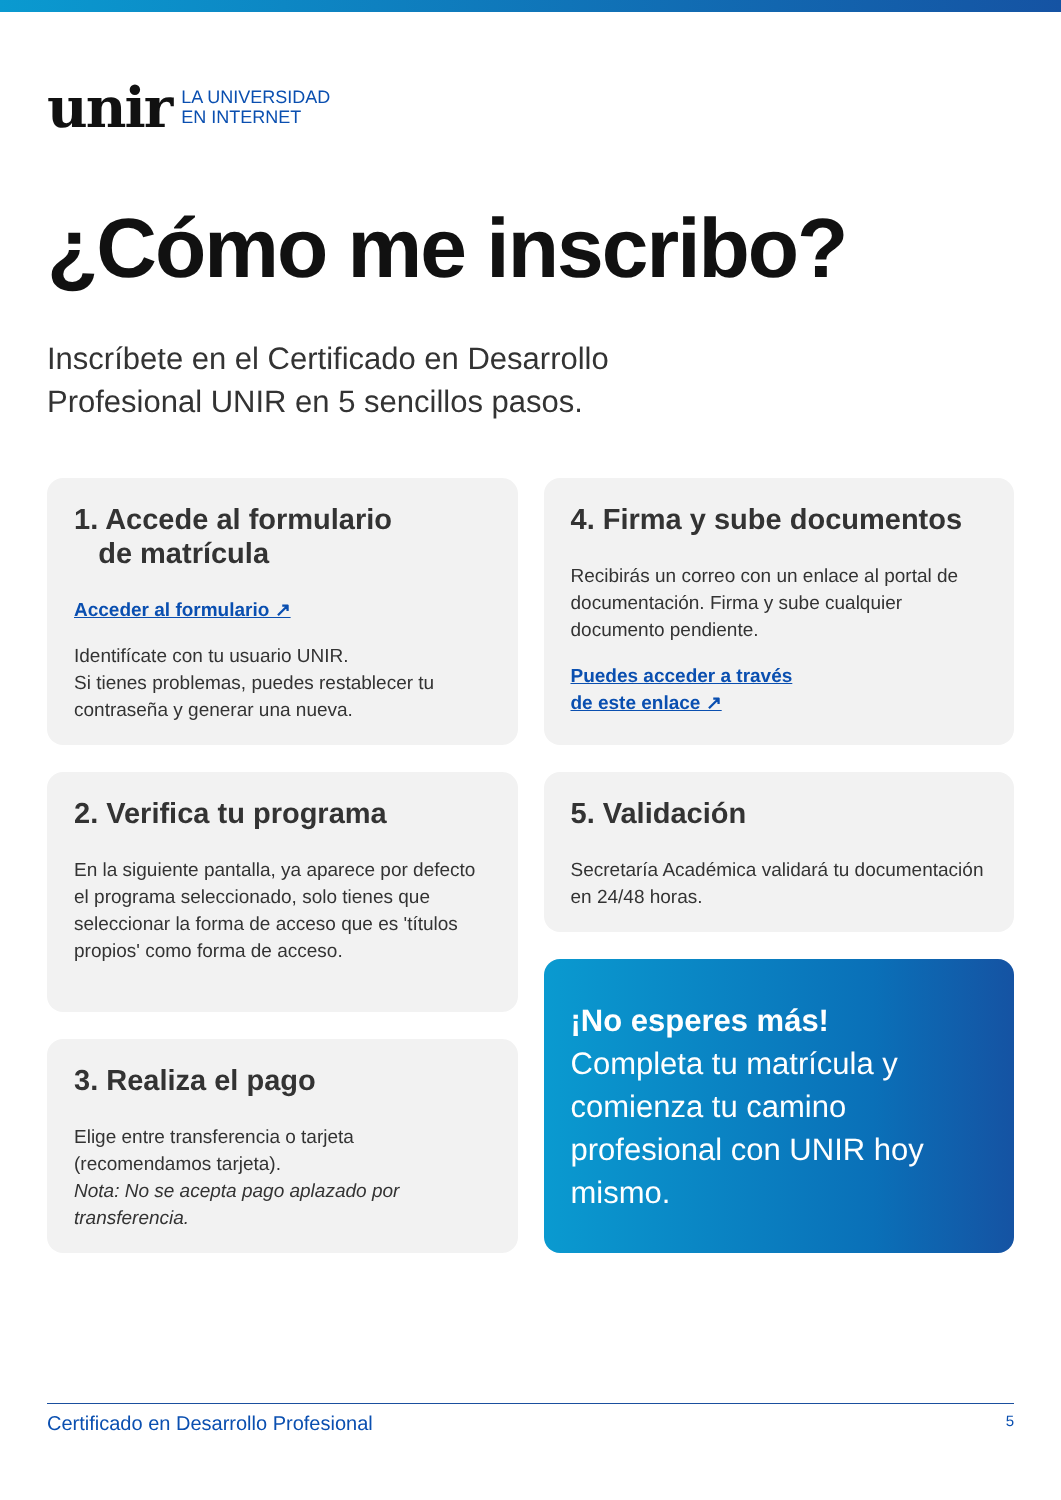unir LA UNIVERSIDAD
EN INTERNET
¿Cómo me inscribo?
Inscríbete en el Certificado en Desarrollo
Profesional UNIR en 5 sencillos pasos.
1. Accede al formulario
de matrícula
Acceder al formulario ↗
Identifícate con tu usuario UNIR.
Si tienes problemas, puedes restablecer tu contraseña y generar una nueva.
2. Verifica tu programa
En la siguiente pantalla, ya aparece por defecto el programa seleccionado, solo tienes que seleccionar la forma de acceso que es 'títulos propios' como forma de acceso.
3. Realiza el pago
Elige entre transferencia o tarjeta (recomendamos tarjeta).
Nota: No se acepta pago aplazado por transferencia.
4. Firma y sube documentos
Recibirás un correo con un enlace al portal de documentación. Firma y sube cualquier documento pendiente.
Puedes acceder a través
de este enlace ↗
5. Validación
Secretaría Académica validará tu documentación en 24/48 horas.
¡No esperes más!
Completa tu matrícula y comienza tu camino profesional con UNIR hoy mismo.
Certificado en Desarrollo Profesional 5